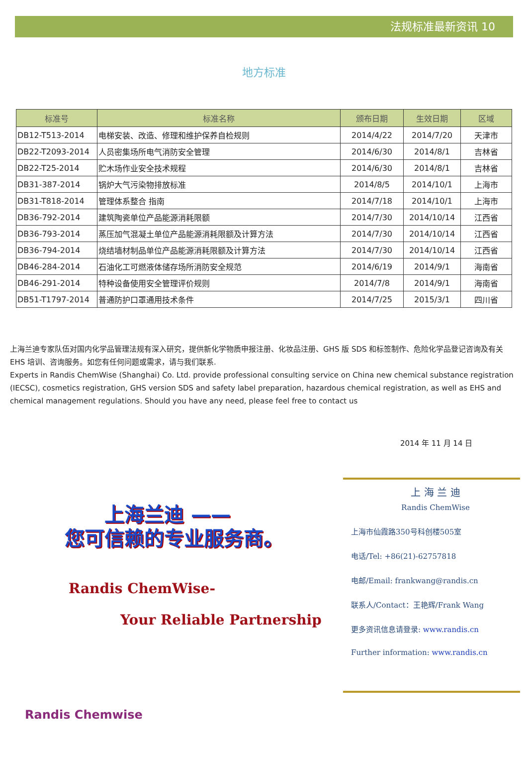法规标准最新资讯 10
地方标准
| 标准号 | 标准名称 | 颁布日期 | 生效日期 | 区域 |
| --- | --- | --- | --- | --- |
| DB12-T513-2014 | 电梯安装、改造、修理和维护保养自检规则 | 2014/4/22 | 2014/7/20 | 天津市 |
| DB22-T2093-2014 | 人员密集场所电气消防安全管理 | 2014/6/30 | 2014/8/1 | 吉林省 |
| DB22-T25-2014 | 贮木场作业安全技术规程 | 2014/6/30 | 2014/8/1 | 吉林省 |
| DB31-387-2014 | 锅炉大气污染物排放标准 | 2014/8/5 | 2014/10/1 | 上海市 |
| DB31-T818-2014 | 管理体系整合 指南 | 2014/7/18 | 2014/10/1 | 上海市 |
| DB36-792-2014 | 建筑陶瓷单位产品能源消耗限额 | 2014/7/30 | 2014/10/14 | 江西省 |
| DB36-793-2014 | 蒸压加气混凝土单位产品能源消耗限额及计算方法 | 2014/7/30 | 2014/10/14 | 江西省 |
| DB36-794-2014 | 烧结墙材制品单位产品能源消耗限额及计算方法 | 2014/7/30 | 2014/10/14 | 江西省 |
| DB46-284-2014 | 石油化工可燃液体储存场所消防安全规范 | 2014/6/19 | 2014/9/1 | 海南省 |
| DB46-291-2014 | 特种设备使用安全管理评价规则 | 2014/7/8 | 2014/9/1 | 海南省 |
| DB51-T1797-2014 | 普通防护口罩通用技术条件 | 2014/7/25 | 2015/3/1 | 四川省 |
上海兰迪专家队伍对国内化学品管理法规有深入研究，提供新化学物质申报注册、化妆品注册、GHS 版 SDS 和标签制作、危险化学品登记咨询及有关 EHS 培训、咨询服务。如您有任何问题或需求，请与我们联系.
Experts in Randis ChemWise (Shanghai) Co. Ltd. provide professional consulting service on China new chemical substance registration (IECSC), cosmetics registration, GHS version SDS and safety label preparation, hazardous chemical registration, as well as EHS and chemical management regulations. Should you have any need, please feel free to contact us
2014 年 11 月 14 日
上海兰迪 ——
您可信赖的专业服务商。
Randis ChemWise-
Your Reliable Partnership
上 海 兰 迪
Randis ChemWise
上海市仙霞路350号科创楼505室
电话/Tel: +86(21)-62757818
电邮/Email: frankwang@randis.cn
联系人/Contact：王艳辉/Frank Wang
更多资讯信息请登录: www.randis.cn
Further information: www.randis.cn
Randis Chemwise